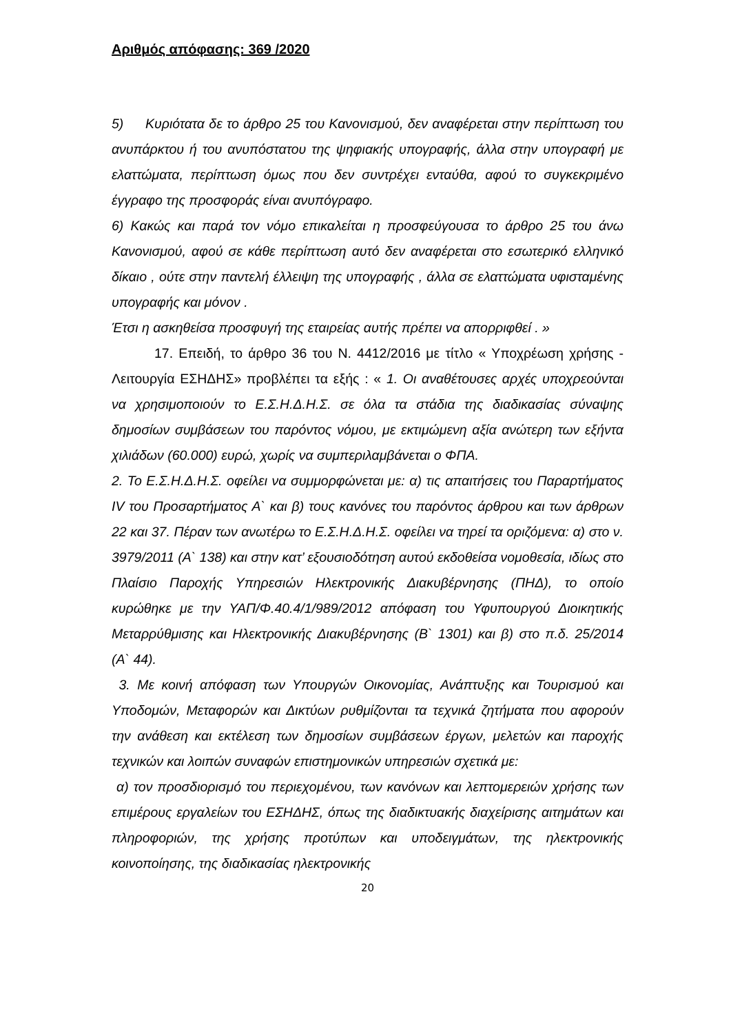Αριθμός απόφασης: 369 /2020
5) Κυριότατα δε το άρθρο 25 του Κανονισμού, δεν αναφέρεται στην περίπτωση του ανυπάρκτου ή του ανυπόστατου της ψηφιακής υπογραφής, άλλα στην υπογραφή με ελαττώματα, περίπτωση όμως που δεν συντρέχει ενταύθα, αφού το συγκεκριμένο έγγραφο της προσφοράς είναι ανυπόγραφο.
6) Κακώς και παρά τον νόμο επικαλείται η προσφεύγουσα το άρθρο 25 του άνω Κανονισμού, αφού σε κάθε περίπτωση αυτό δεν αναφέρεται στο εσωτερικό ελληνικό δίκαιο , ούτε στην παντελή έλλειψη της υπογραφής , άλλα σε ελαττώματα υφισταμένης υπογραφής και μόνον .
Έτσι η ασκηθείσα προσφυγή της εταιρείας αυτής πρέπει να απορριφθεί . »
17. Επειδή, το άρθρο 36 του Ν. 4412/2016 με τίτλο « Υποχρέωση χρήσης - Λειτουργία ΕΣΗΔΗΣ» προβλέπει τα εξής : « 1. Οι αναθέτουσες αρχές υποχρεούνται να χρησιμοποιούν το Ε.Σ.Η.Δ.Η.Σ. σε όλα τα στάδια της διαδικασίας σύναψης δημοσίων συμβάσεων του παρόντος νόμου, με εκτιμώμενη αξία ανώτερη των εξήντα χιλιάδων (60.000) ευρώ, χωρίς να συμπεριλαμβάνεται ο ΦΠΑ.
2. Το Ε.Σ.Η.Δ.Η.Σ. οφείλει να συμμορφώνεται με: α) τις απαιτήσεις του Παραρτήματος IV του Προσαρτήματος Α` και β) τους κανόνες του παρόντος άρθρου και των άρθρων 22 και 37. Πέραν των ανωτέρω το Ε.Σ.Η.Δ.Η.Σ. οφείλει να τηρεί τα οριζόμενα: α) στο ν. 3979/2011 (Α` 138) και στην κατ’ εξουσιοδότηση αυτού εκδοθείσα νομοθεσία, ιδίως στο Πλαίσιο Παροχής Υπηρεσιών Ηλεκτρονικής Διακυβέρνησης (ΠΗΔ), το οποίο κυρώθηκε με την ΥΑΠ/Φ.40.4/1/989/2012 απόφαση του Υφυπουργού Διοικητικής Μεταρρύθμισης και Ηλεκτρονικής Διακυβέρνησης (Β` 1301) και β) στο π.δ. 25/2014 (Α` 44).
3. Με κοινή απόφαση των Υπουργών Οικονομίας, Ανάπτυξης και Τουρισμού και Υποδομών, Μεταφορών και Δικτύων ρυθμίζονται τα τεχνικά ζητήματα που αφορούν την ανάθεση και εκτέλεση των δημοσίων συμβάσεων έργων, μελετών και παροχής τεχνικών και λοιπών συναφών επιστημονικών υπηρεσιών σχετικά με:
α) τον προσδιορισμό του περιεχομένου, των κανόνων και λεπτομερειών χρήσης των επιμέρους εργαλείων του ΕΣΗΔΗΣ, όπως της διαδικτυακής διαχείρισης αιτημάτων και πληροφοριών, της χρήσης προτύπων και υποδειγμάτων, της ηλεκτρονικής κοινοποίησης, της διαδικασίας ηλεκτρονικής
20